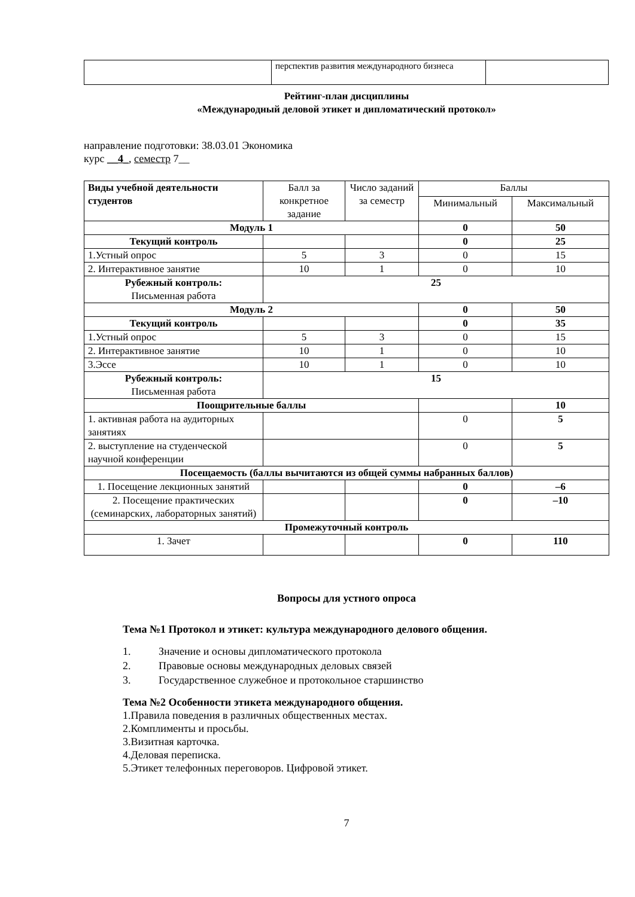| | перспектив развития международного бизнеса | |
Рейтинг-план дисциплины
«Международный деловой этикет и дипломатический протокол»
направление подготовки: 38.03.01 Экономика
курс __4_, семестр 7__
| Виды учебной деятельности студентов | Балл за конкретное задание | Число заданий за семестр | Баллы | |
| | | | Минимальный | Максимальный |
| Модуль 1 | | | 0 | 50 |
| Текущий контроль | | | 0 | 25 |
| 1.Устный опрос | 5 | 3 | 0 | 15 |
| 2. Интерактивное занятие | 10 | 1 | 0 | 10 |
| Рубежный контроль: Письменная работа | 25 | | | |
| Модуль 2 | | | 0 | 50 |
| Текущий контроль | | | 0 | 35 |
| 1.Устный опрос | 5 | 3 | 0 | 15 |
| 2. Интерактивное занятие | 10 | 1 | 0 | 10 |
| 3.Эссе | 10 | 1 | 0 | 10 |
| Рубежный контроль: Письменная работа | 15 | | | |
| Поощрительные баллы | | | | 10 |
| 1. активная работа на аудиторных занятиях | | | 0 | 5 |
| 2. выступление на студенческой научной конференции | | | 0 | 5 |
| Посещаемость (баллы вычитаются из общей суммы набранных баллов) | | | | |
| 1. Посещение лекционных занятий | | | 0 | –6 |
| 2. Посещение практических (семинарских, лабораторных занятий) | | | 0 | –10 |
| Промежуточный контроль | | | | |
| 1. Зачет | | | 0 | 110 |
Вопросы для устного опроса
Тема №1 Протокол и этикет: культура международного делового общения.
1. Значение и основы дипломатического протокола
2. Правовые основы международных деловых связей
3. Государственное служебное и протокольное старшинство
Тема №2 Особенности этикета международного общения.
1.Правила поведения в различных общественных местах.
2.Комплименты и просьбы.
3.Визитная карточка.
4.Деловая переписка.
5.Этикет телефонных переговоров. Цифровой этикет.
7